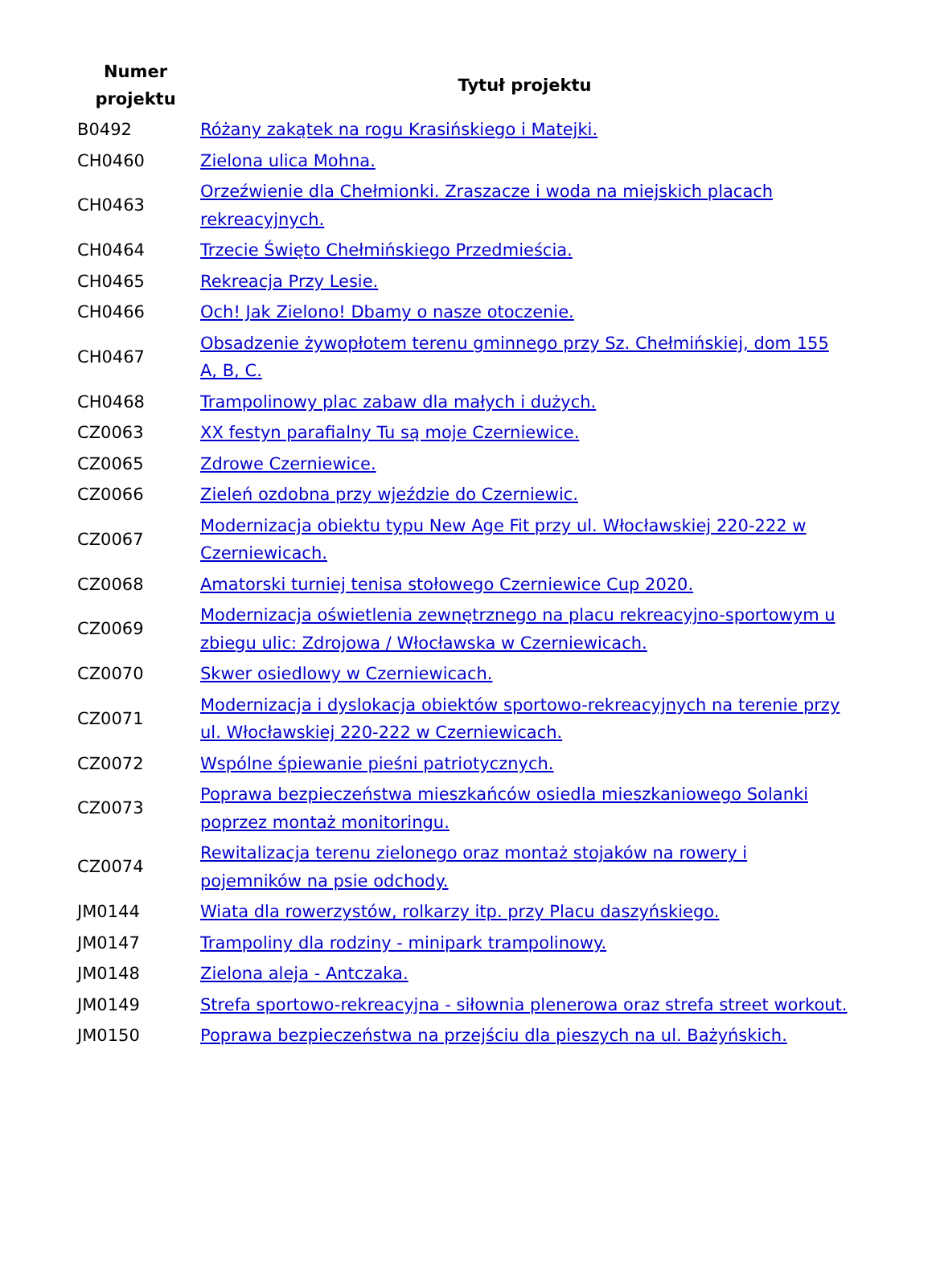| Numer projektu | Tytuł projektu |
| --- | --- |
| B0492 | Różany zakątek na rogu Krasińskiego i Matejki. |
| CH0460 | Zielona ulica Mohna. |
| CH0463 | Orzeźwienie dla Chełmionki. Zraszacze i woda na miejskich placach rekreacyjnych. |
| CH0464 | Trzecie Święto Chełmińskiego Przedmieścia. |
| CH0465 | Rekreacja Przy Lesie. |
| CH0466 | Och! Jak Zielono! Dbamy o nasze otoczenie. |
| CH0467 | Obsadzenie żywopłotem terenu gminnego przy Sz. Chełmińskiej, dom 155 A, B, C. |
| CH0468 | Trampolinowy plac zabaw dla małych i dużych. |
| CZ0063 | XX festyn parafialny Tu są moje Czerniewice. |
| CZ0065 | Zdrowe Czerniewice. |
| CZ0066 | Zieleń ozdobna przy wjeździe do Czerniewic. |
| CZ0067 | Modernizacja obiektu typu New Age Fit przy ul. Włocławskiej 220-222 w Czerniewicach. |
| CZ0068 | Amatorski turniej tenisa stołowego Czerniewice Cup 2020. |
| CZ0069 | Modernizacja oświetlenia zewnętrznego na placu rekreacyjno-sportowym u zbiegu ulic: Zdrojowa / Włocławska w Czerniewicach. |
| CZ0070 | Skwer osiedlowy w Czerniewicach. |
| CZ0071 | Modernizacja i dyslokacja obiektów sportowo-rekreacyjnych na terenie przy ul. Włocławskiej 220-222 w Czerniewicach. |
| CZ0072 | Wspólne śpiewanie pieśni patriotycznych. |
| CZ0073 | Poprawa bezpieczeństwa mieszkańców osiedla mieszkaniowego Solanki poprzez montaż monitoringu. |
| CZ0074 | Rewitalizacja terenu zielonego oraz montaż stojaków na rowery i pojemników na psie odchody. |
| JM0144 | Wiata dla rowerzystów, rolkarzy itp. przy Placu daszyńskiego. |
| JM0147 | Trampoliny dla rodziny - minipark trampolinowy. |
| JM0148 | Zielona aleja - Antczaka. |
| JM0149 | Strefa sportowo-rekreacyjna - siłownia plenerowa oraz strefa street workout. |
| JM0150 | Poprawa bezpieczeństwa na przejściu dla pieszych na ul. Bażyńskich. |